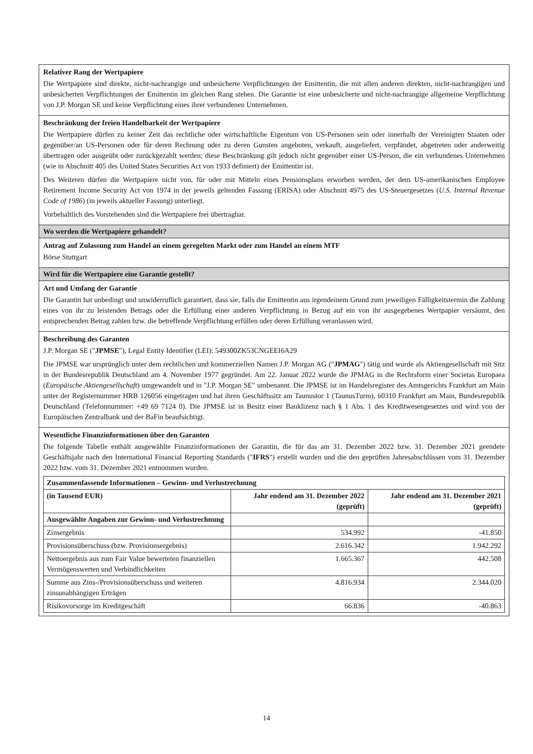Relativer Rang der Wertpapiere
Die Wertpapiere sind direkte, nicht-nachrangige und unbesicherte Verpflichtungen der Emittentin, die mit allen anderen direkten, nicht-nachrangigen und unbesicherten Verpflichtungen der Emittentin im gleichen Rang stehen. Die Garantie ist eine unbesicherte und nicht-nachrangige allgemeine Verpflichtung von J.P. Morgan SE und keine Verpflichtung eines ihrer verbundenen Unternehmen.
Beschränkung der freien Handelbarkeit der Wertpapiere
Die Wertpapiere dürfen zu keiner Zeit das rechtliche oder wirtschaftliche Eigentum von US-Personen sein oder innerhalb der Vereinigten Staaten oder gegenüber/an US-Personen oder für deren Rechnung oder zu deren Gunsten angeboten, verkauft, ausgeliefert, verpfändet, abgetreten oder anderweitig übertragen oder ausgeübt oder zurückgezahlt werden; diese Beschränkung gilt jedoch nicht gegenüber einer US-Person, die ein verbundenes Unternehmen (wie in Abschnitt 405 des United States Securities Act von 1933 definiert) der Emittentin ist.
Des Weiteren dürfen die Wertpapiere nicht von, für oder mit Mitteln eines Pensionsplans erworben werden, der dem US-amerikanischen Employee Retirement Income Security Act von 1974 in der jeweils geltenden Fassung (ERISA) oder Abschnitt 4975 des US-Steuergesetzes (U.S. Internal Revenue Code of 1986) (in jeweils aktueller Fassung) unterliegt.
Vorbehaltlich des Vorstehenden sind die Wertpapiere frei übertragbar.
Wo werden die Wertpapiere gehandelt?
Antrag auf Zulassung zum Handel an einem geregelten Markt oder zum Handel an einem MTF
Börse Stuttgart
Wird für die Wertpapiere eine Garantie gestellt?
Art und Umfang der Garantie
Die Garantin hat unbedingt und unwiderruflich garantiert, dass sie, falls die Emittentin aus irgendeinem Grund zum jeweiligen Fälligkeitstermin die Zahlung eines von ihr zu leistenden Betrags oder die Erfüllung einer anderen Verpflichtung in Bezug auf ein von ihr ausgegebenes Wertpapier versäumt, den entsprechenden Betrag zahlen bzw. die betreffende Verpflichtung erfüllen oder deren Erfüllung veranlassen wird.
Beschreibung des Garanten
J.P. Morgan SE ("JPMSE"), Legal Entity Identifier (LEI): 549300ZK53CNGEEI6A29
Die JPMSE war ursprünglich unter dem rechtlichen und kommerziellen Namen J.P. Morgan AG ("JPMAG") tätig und wurde als Aktiengesellschaft mit Sitz in der Bundesrepublik Deutschland am 4. November 1977 gegründet. Am 22. Januar 2022 wurde die JPMAG in die Rechtsform einer Societas Europaea (Europäische Aktiengesellschaft) umgewandelt und in "J.P. Morgan SE" umbenannt. Die JPMSE ist im Handelsregister des Amtsgerichts Frankfurt am Main unter der Registernummer HRB 126056 eingetragen und hat ihren Geschäftssitz am Taunustor 1 (TaunusTurm), 60310 Frankfurt am Main, Bundesrepublik Deutschland (Telefonnummer: +49 69 7124 0). Die JPMSE ist in Besitz einer Banklizenz nach § 1 Abs. 1 des Kreditwesengesetzes und wird von der Europäischen Zentralbank und der BaFin beaufsichtigt.
Wesentliche Finanzinformationen über den Garanten
Die folgende Tabelle enthält ausgewählte Finanzinformationen der Garantin, die für das am 31. Dezember 2022 bzw. 31. Dezember 2021 geendete Geschäftsjahr nach den International Financial Reporting Standards ("IFRS") erstellt wurden und die den geprüften Jahresabschlüssen vom 31. Dezember 2022 bzw. vom 31. Dezember 2021 entnommen wurden.
| Zusammenfassende Informationen – Gewinn- und Verlustrechnung | | |
| --- | --- | --- |
| (in Tausend EUR) | Jahr endend am 31. Dezember 2022 (geprüft) | Jahr endend am 31. Dezember 2021 (geprüft) |
| Ausgewählte Angaben zur Gewinn- und Verlustrechnung | | |
| Zinsergebnis | 534.992 | -41.850 |
| Provisionsüberschuss (bzw. Provisionsergebnis) | 2.616.342 | 1.942.292 |
| Nettoergebnis aus zum Fair Value bewerteten finanziellen Vermögenswerten und Verbindlichkeiten | 1.665.367 | 442.508 |
| Summe aus Zins-/Provisionsüberschuss und weiteren zinsunabhängigen Erträgen | 4.816.934 | 2.344.020 |
| Risikovorsorge im Kreditgeschäft | 66.836 | -40.863 |
14